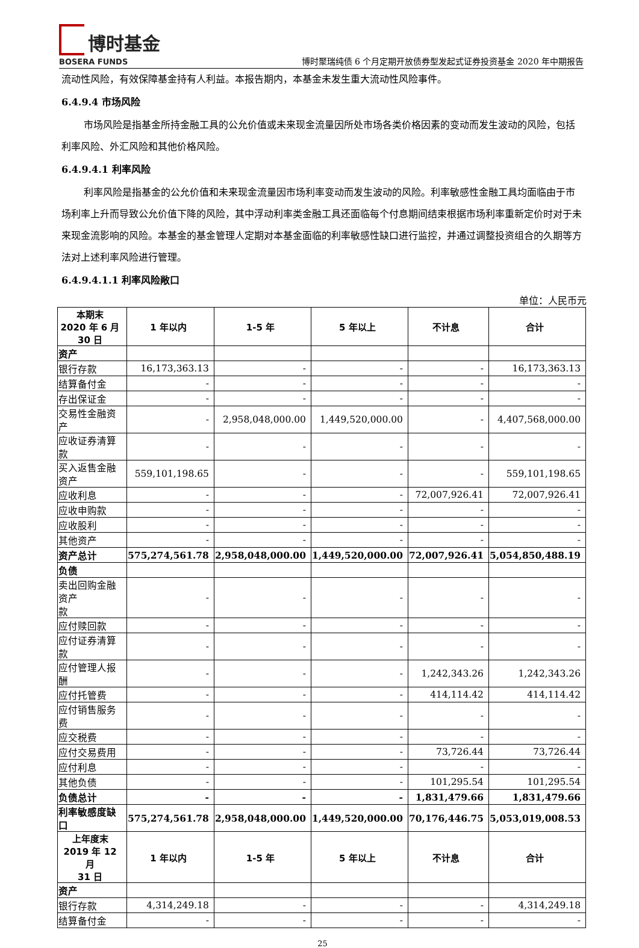博时基金
BOSERA FUNDS
博时聚瑞纯债 6 个月定期开放债券型发起式证券投资基金 2020 年中期报告
流动性风险，有效保障基金持有人利益。本报告期内，本基金未发生重大流动性风险事件。
6.4.9.4 市场风险
市场风险是指基金所持金融工具的公允价值或未来现金流量因所处市场各类价格因素的变动而发生波动的风险，包括利率风险、外汇风险和其他价格风险。
6.4.9.4.1 利率风险
利率风险是指基金的公允价值和未来现金流量因市场利率变动而发生波动的风险。利率敏感性金融工具均面临由于市场利率上升而导致公允价值下降的风险，其中浮动利率类金融工具还面临每个付息期间结束根据市场利率重新定价时对于未来现金流影响的风险。本基金的基金管理人定期对本基金面临的利率敏感性缺口进行监控，并通过调整投资组合的久期等方法对上述利率风险进行管理。
6.4.9.4.1.1 利率风险敞口
单位：人民币元
| 本期末 2020 年 6 月 30 日 | 1 年以内 | 1-5 年 | 5 年以上 | 不计息 | 合计 |
| --- | --- | --- | --- | --- | --- |
| 资产 | | | | | |
| 银行存款 | 16,173,363.13 | - | - | - | 16,173,363.13 |
| 结算备付金 | - | - | - | - | - |
| 存出保证金 | - | - | - | - | - |
| 交易性金融资产 | - | 2,958,048,000.00 | 1,449,520,000.00 | - | 4,407,568,000.00 |
| 应收证券清算款 | - | - | - | - | - |
| 买入返售金融资产 | 559,101,198.65 | - | - | - | 559,101,198.65 |
| 应收利息 | - | - | - | 72,007,926.41 | 72,007,926.41 |
| 应收申购款 | - | - | - | - | - |
| 应收股利 | - | - | - | - | - |
| 其他资产 | - | - | - | - | - |
| 资产总计 | 575,274,561.78 | 2,958,048,000.00 | 1,449,520,000.00 | 72,007,926.41 | 5,054,850,488.19 |
| 负债 | | | | | |
| 卖出回购金融资产 款 | - | - | - | - | - |
| 应付赎回款 | - | - | - | - | - |
| 应付证券清算款 | - | - | - | - | - |
| 应付管理人报酬 | - | - | - | 1,242,343.26 | 1,242,343.26 |
| 应付托管费 | - | - | - | 414,114.42 | 414,114.42 |
| 应付销售服务费 | - | - | - | - | - |
| 应交税费 | - | - | - | - | - |
| 应付交易费用 | - | - | - | 73,726.44 | 73,726.44 |
| 应付利息 | - | - | - | - | - |
| 其他负债 | - | - | - | 101,295.54 | 101,295.54 |
| 负债总计 | - | - | - | 1,831,479.66 | 1,831,479.66 |
| 利率敏感度缺口 | 575,274,561.78 | 2,958,048,000.00 | 1,449,520,000.00 | 70,176,446.75 | 5,053,019,008.53 |
| 上年度末 2019 年 12 月 31 日 | 1 年以内 | 1-5 年 | 5 年以上 | 不计息 | 合计 |
| 资产 | | | | | |
| 银行存款 | 4,314,249.18 | - | - | - | 4,314,249.18 |
| 结算备付金 | - | - | - | - | - |
25